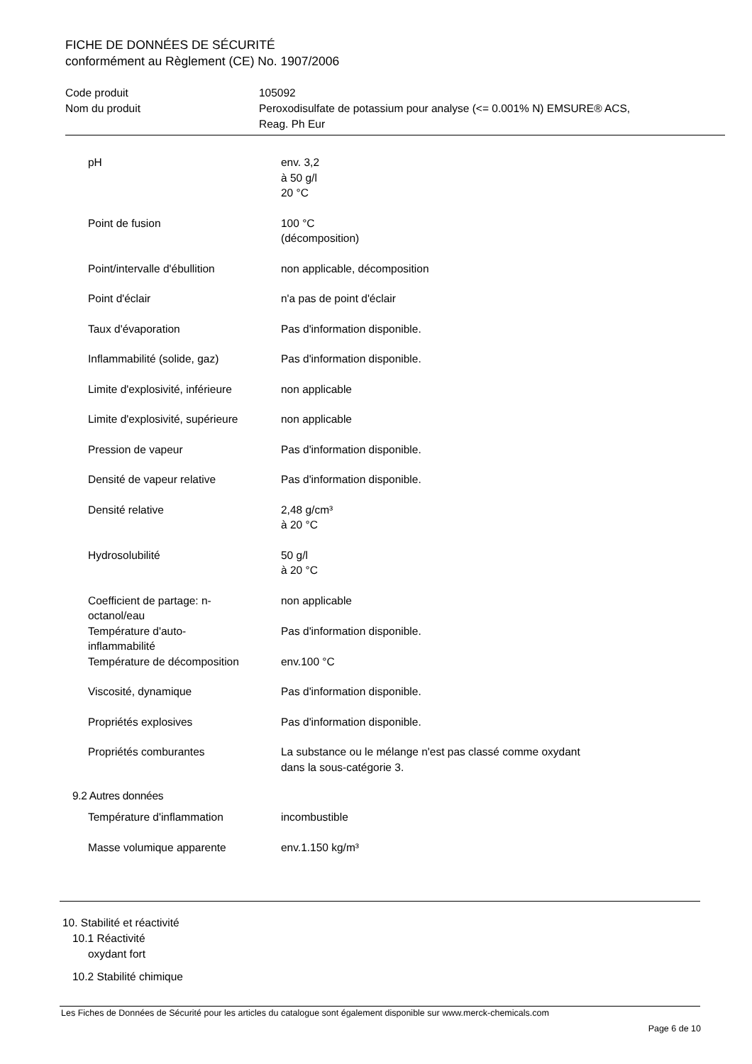FICHE DE DONNÉES DE SÉCURITÉ
conformément au Règlement (CE) No. 1907/2006
| Code produit | 105092 |
| Nom du produit | Peroxodisulfate de potassium pour analyse (<= 0.001% N) EMSURE® ACS, Reag. Ph Eur |
| pH | env. 3,2 à 50 g/l 20 °C |
| Point de fusion | 100 °C (décomposition) |
| Point/intervalle d'ébullition | non applicable, décomposition |
| Point d'éclair | n'a pas de point d'éclair |
| Taux d'évaporation | Pas d'information disponible. |
| Inflammabilité (solide, gaz) | Pas d'information disponible. |
| Limite d'explosivité, inférieure | non applicable |
| Limite d'explosivité, supérieure | non applicable |
| Pression de vapeur | Pas d'information disponible. |
| Densité de vapeur relative | Pas d'information disponible. |
| Densité relative | 2,48 g/cm³ à 20 °C |
| Hydrosolubilité | 50 g/l à 20 °C |
| Coefficient de partage: n- octanol/eau | non applicable |
| Température d'auto- inflammabilité | Pas d'information disponible. |
| Température de décomposition | env.100 °C |
| Viscosité, dynamique | Pas d'information disponible. |
| Propriétés explosives | Pas d'information disponible. |
| Propriétés comburantes | La substance ou le mélange n'est pas classé comme oxydant dans la sous-catégorie 3. |
9.2 Autres données
| Température d'inflammation | incombustible |
| Masse volumique apparente | env.1.150 kg/m³ |
10. Stabilité et réactivité
10.1 Réactivité
oxydant fort
10.2 Stabilité chimique
Les Fiches de Données de Sécurité pour les articles du catalogue sont également disponible sur www.merck-chemicals.com
Page 6 de 10